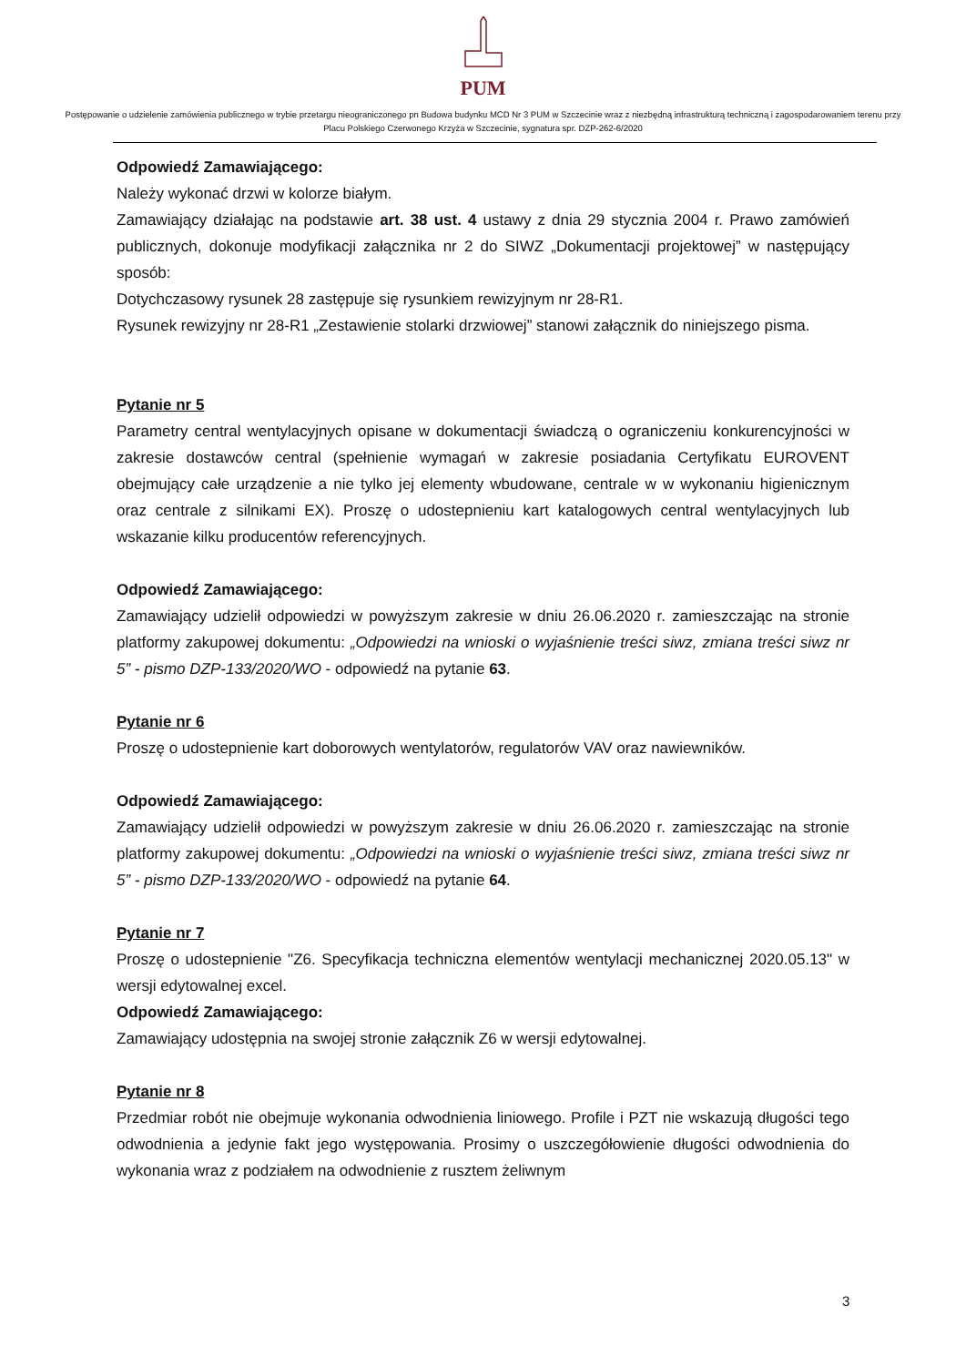PUM
Postępowanie o udzielenie zamówienia publicznego w trybie przetargu nieograniczonego pn Budowa budynku MCD Nr 3 PUM w Szczecinie wraz z niezbędną infrastrukturą techniczną i zagospodarowaniem terenu przy Placu Polskiego Czerwonego Krzyża w Szczecinie, sygnatura spr. DZP-262-6/2020
Odpowiedź Zamawiającego:
Należy wykonać drzwi w kolorze białym.
Zamawiający działając na podstawie art. 38 ust. 4 ustawy z dnia 29 stycznia 2004 r. Prawo zamówień publicznych, dokonuje modyfikacji załącznika nr 2 do SIWZ „Dokumentacji projektowej” w następujący sposób:
Dotychczasowy rysunek 28 zastępuje się rysunkiem rewizyjnym nr 28-R1.
Rysunek rewizyjny nr 28-R1 „Zestawienie stolarki drzwiowej” stanowi załącznik do niniejszego pisma.
Pytanie nr 5
Parametry central wentylacyjnych opisane w dokumentacji świadczą o ograniczeniu konkurencyjności w zakresie dostawców central (spełnienie wymagań w zakresie posiadania Certyfikatu EUROVENT obejmujący całe urządzenie a nie tylko jej elementy wbudowane, centrale w w wykonaniu higienicznym oraz centrale z silnikami EX). Proszę o udostepnieniu kart katalogowych central wentylacyjnych lub wskazanie kilku producentów referencyjnych.
Odpowiedź Zamawiającego:
Zamawiający udzielił odpowiedzi w powyższym zakresie w dniu 26.06.2020 r. zamieszczając na stronie platformy zakupowej dokumentu: „Odpowiedzi na wnioski o wyjaśnienie treści siwz, zmiana treści siwz nr 5” - pismo DZP-133/2020/WO - odpowiedź na pytanie 63.
Pytanie nr 6
Proszę o udostepnienie kart doborowych wentylatorów, regulatorów VAV oraz nawiewników.
Odpowiedź Zamawiającego:
Zamawiający udzielił odpowiedzi w powyższym zakresie w dniu 26.06.2020 r. zamieszczając na stronie platformy zakupowej dokumentu: „Odpowiedzi na wnioski o wyjaśnienie treści siwz, zmiana treści siwz nr 5” - pismo DZP-133/2020/WO - odpowiedź na pytanie 64.
Pytanie nr 7
Proszę o udostepnienie "Z6. Specyfikacja techniczna elementów wentylacji mechanicznej 2020.05.13" w wersji edytowalnej excel.
Odpowiedź Zamawiającego:
Zamawiający udostępnia na swojej stronie załącznik Z6 w wersji edytowalnej.
Pytanie nr 8
Przedmiar robót nie obejmuje wykonania odwodnienia liniowego. Profile i PZT nie wskazują długości tego odwodnienia a jedynie fakt jego występowania. Prosimy o uszczegółowienie długości odwodnienia do wykonania wraz z podziałem na odwodnienie z rusztem żeliwnym
3